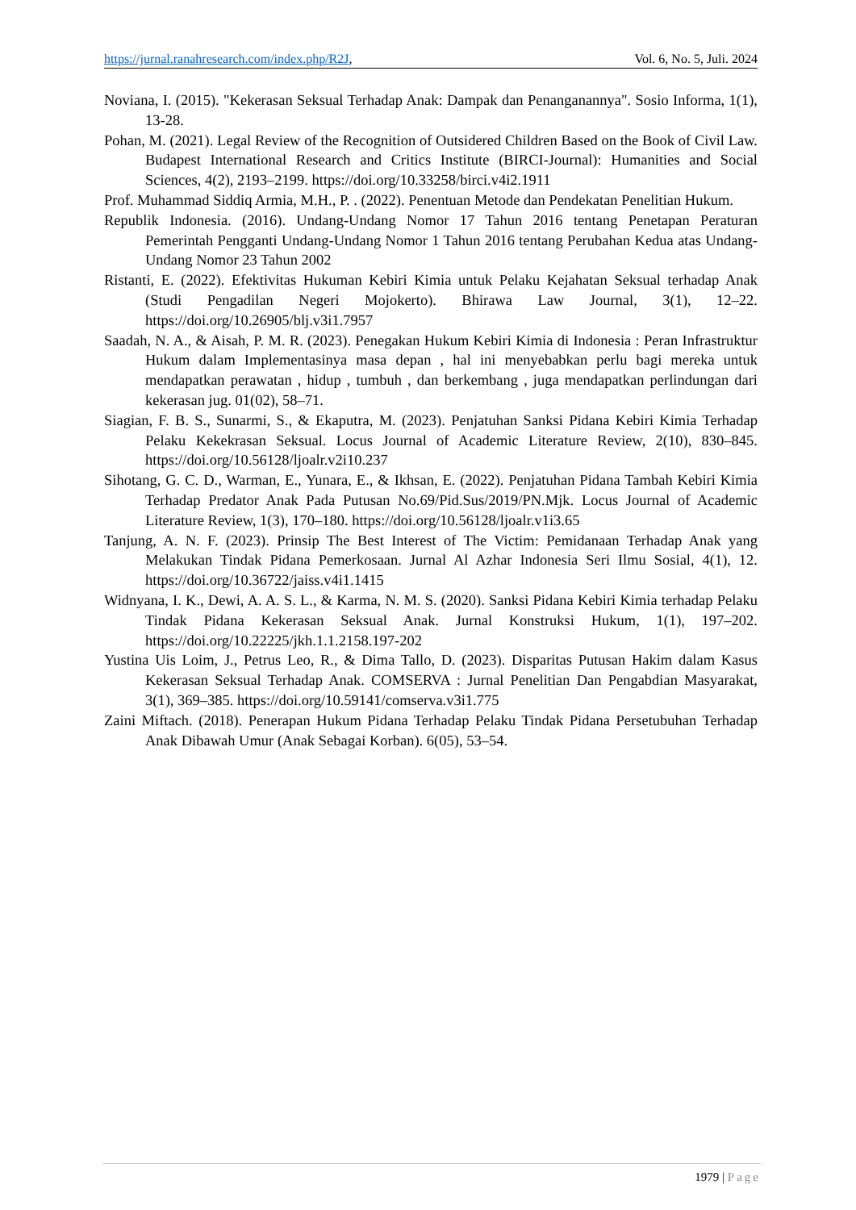https://jurnal.ranahresearch.com/index.php/R2J,
Vol. 6, No. 5, Juli. 2024
Noviana, I. (2015). "Kekerasan Seksual Terhadap Anak: Dampak dan Penanganannya". Sosio Informa, 1(1), 13-28.
Pohan, M. (2021). Legal Review of the Recognition of Outsidered Children Based on the Book of Civil Law. Budapest International Research and Critics Institute (BIRCI-Journal): Humanities and Social Sciences, 4(2), 2193–2199. https://doi.org/10.33258/birci.v4i2.1911
Prof. Muhammad Siddiq Armia, M.H., P. . (2022). Penentuan Metode dan Pendekatan Penelitian Hukum.
Republik Indonesia. (2016). Undang-Undang Nomor 17 Tahun 2016 tentang Penetapan Peraturan Pemerintah Pengganti Undang-Undang Nomor 1 Tahun 2016 tentang Perubahan Kedua atas Undang-Undang Nomor 23 Tahun 2002
Ristanti, E. (2022). Efektivitas Hukuman Kebiri Kimia untuk Pelaku Kejahatan Seksual terhadap Anak (Studi Pengadilan Negeri Mojokerto). Bhirawa Law Journal, 3(1), 12–22. https://doi.org/10.26905/blj.v3i1.7957
Saadah, N. A., & Aisah, P. M. R. (2023). Penegakan Hukum Kebiri Kimia di Indonesia : Peran Infrastruktur Hukum dalam Implementasinya masa depan , hal ini menyebabkan perlu bagi mereka untuk mendapatkan perawatan , hidup , tumbuh , dan berkembang , juga mendapatkan perlindungan dari kekerasan jug. 01(02), 58–71.
Siagian, F. B. S., Sunarmi, S., & Ekaputra, M. (2023). Penjatuhan Sanksi Pidana Kebiri Kimia Terhadap Pelaku Kekekrasan Seksual. Locus Journal of Academic Literature Review, 2(10), 830–845. https://doi.org/10.56128/ljoalr.v2i10.237
Sihotang, G. C. D., Warman, E., Yunara, E., & Ikhsan, E. (2022). Penjatuhan Pidana Tambah Kebiri Kimia Terhadap Predator Anak Pada Putusan No.69/Pid.Sus/2019/PN.Mjk. Locus Journal of Academic Literature Review, 1(3), 170–180. https://doi.org/10.56128/ljoalr.v1i3.65
Tanjung, A. N. F. (2023). Prinsip The Best Interest of The Victim: Pemidanaan Terhadap Anak yang Melakukan Tindak Pidana Pemerkosaan. Jurnal Al Azhar Indonesia Seri Ilmu Sosial, 4(1), 12. https://doi.org/10.36722/jaiss.v4i1.1415
Widnyana, I. K., Dewi, A. A. S. L., & Karma, N. M. S. (2020). Sanksi Pidana Kebiri Kimia terhadap Pelaku Tindak Pidana Kekerasan Seksual Anak. Jurnal Konstruksi Hukum, 1(1), 197–202. https://doi.org/10.22225/jkh.1.1.2158.197-202
Yustina Uis Loim, J., Petrus Leo, R., & Dima Tallo, D. (2023). Disparitas Putusan Hakim dalam Kasus Kekerasan Seksual Terhadap Anak. COMSERVA : Jurnal Penelitian Dan Pengabdian Masyarakat, 3(1), 369–385. https://doi.org/10.59141/comserva.v3i1.775
Zaini Miftach. (2018). Penerapan Hukum Pidana Terhadap Pelaku Tindak Pidana Persetubuhan Terhadap Anak Dibawah Umur (Anak Sebagai Korban). 6(05), 53–54.
1979 | Page